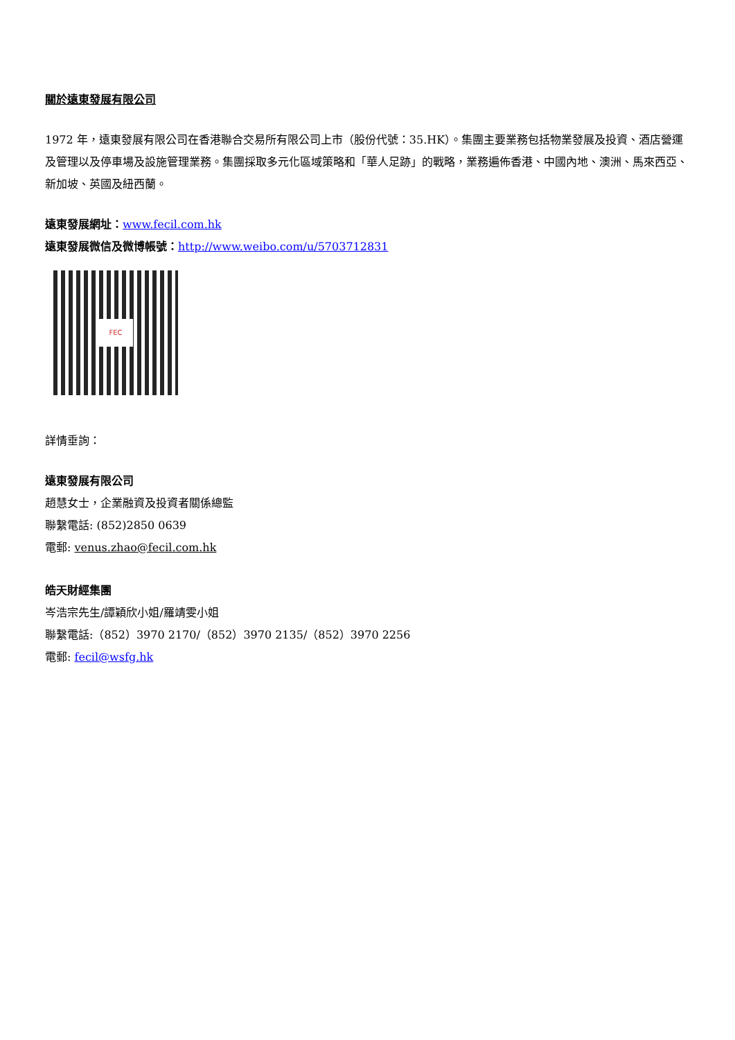關於遠東發展有限公司
1972 年，遠東發展有限公司在香港聯合交易所有限公司上市（股份代號：35.HK）。集團主要業務包括物業發展及投資、酒店營運及管理以及停車場及設施管理業務。集團採取多元化區域策略和「華人足跡」的戰略，業務遍佈香港、中國內地、澳洲、馬來西亞、新加坡、英國及紐西蘭。
遠東發展網址：www.fecil.com.hk
遠東發展微信及微博帳號：http://www.weibo.com/u/5703712831
FEC
詳情垂詢：
遠東發展有限公司
趙慧女士，企業融資及投資者關係總監
聯繫電話: (852)2850 0639
電郵: venus.zhao@fecil.com.hk
皓天財經集團
岑浩宗先生/譚穎欣小姐/羅靖雯小姐
聯繫電話:（852）3970 2170/（852）3970 2135/（852）3970 2256
電郵: fecil@wsfg.hk